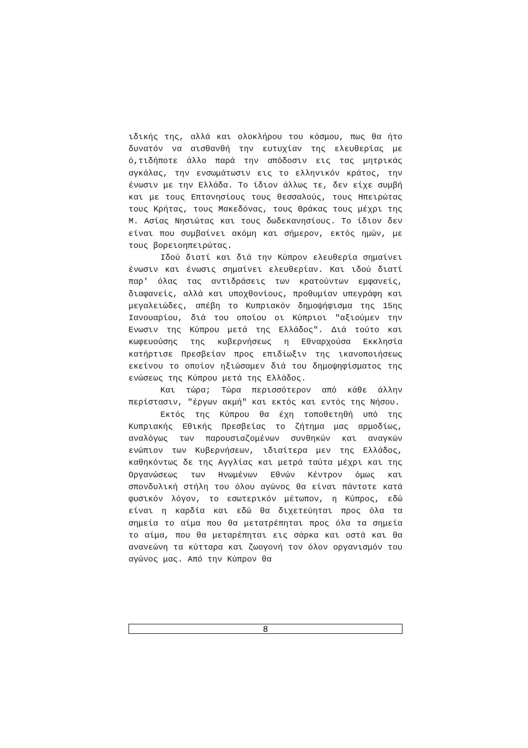ιδικής της, αλλά και ολοκλήρου του κόσμου, πως θα ήτο δυνατόν να αισθανθή την ευτυχίαν της ελευθερίας με ό,τιδήποτε άλλο παρά την απόδοσιν εις τας μητρικάς αγκάλας, την ενσωμάτωσιν εις το ελληνικόν κράτος, την ένωσιν με την Ελλάδα. Το ίδιον άλλως τε, δεν είχε συμβή και με τους Επτανησίους τους θεσσαλούς, τους Ηπειρώτας τους Κρήτας, τους Μακεδόνας, τους Θράκας τους μέχρι της Μ. Ασίας Νησιώτας και τους δωδεκανησίους. Το ίδιον δεν είναι που συμβαίνει ακόμη και σήμερον, εκτός ημών, με τους βορειοηπειρώτας.
Ιδού διατί και διά την Κύπρον ελευθερία σημαίνει ένωσιν και ένωσις σημαίνει ελευθερίαν. Και ιδού διατί παρ' όλας τας αντιδράσεις των κρατούντων εμφανείς, διαφανείς, αλλά και υποχθονίους, προθυμίαν υπεγράφη και μεγαλειώδες, απέβη το Κυπριακόν δημοψήφισμα της 15ης Ιανουαρίου, διά του οποίου οι Κύπριοι "αξιούμεν την Ενωσιν της Κύπρου μετά της Ελλάδος". Διά τούτο και κωφευούσης της κυβερνήσεως η Εθναρχούσα Εκκλησία κατήρτισε Πρεσβείαν προς επιδίωξιν της ικανοποιήσεως εκείνου το οποίον ηξιώσαμεν διά του δημοψηφίσματος της ενώσεως της Κύπρου μετά της Ελλάδος.
Και τώρα; Τώρα περισσότερον από κάθε άλλην περίστασιν, "έργων ακμή" και εκτός και εντός της Νήσου.
Εκτός της Κύπρου θα έχη τοποθετηθή υπό της Κυπριακής Εθικής Πρεσβείας το ζήτημα μας αρμοδίως, αναλόγως των παρουσιαζομένων συνθηκών και αναγκών ενώπιον των Κυβερνήσεων, ιδιαίτερα μεν της Ελλάδος, καθηκόντως δε της Αγγλίας και μετρά ταύτα μέχρι και της Οργανώσεως των Ηνωμένων Εθνών Κέντρον όμως και σπονδυλική στήλη του όλου αγώνος θα είναι πάντοτε κατά φυσικόν λόγον, το εσωτερικόν μέτωπον, η Κύπρος, εδώ είναι η καρδία και εδώ θα διχετεύηται προς όλα τα σημεία το αίμα που θα μετατρέπηται προς όλα τα σημεία το αίμα, που θα μεταρέπηται εις σάρκα και οστά και θα ανανεώνη τα κύτταρα και ζωογονή τον όλον οργανισμόν του αγώνος μας. Από την Κύπρον θα
8